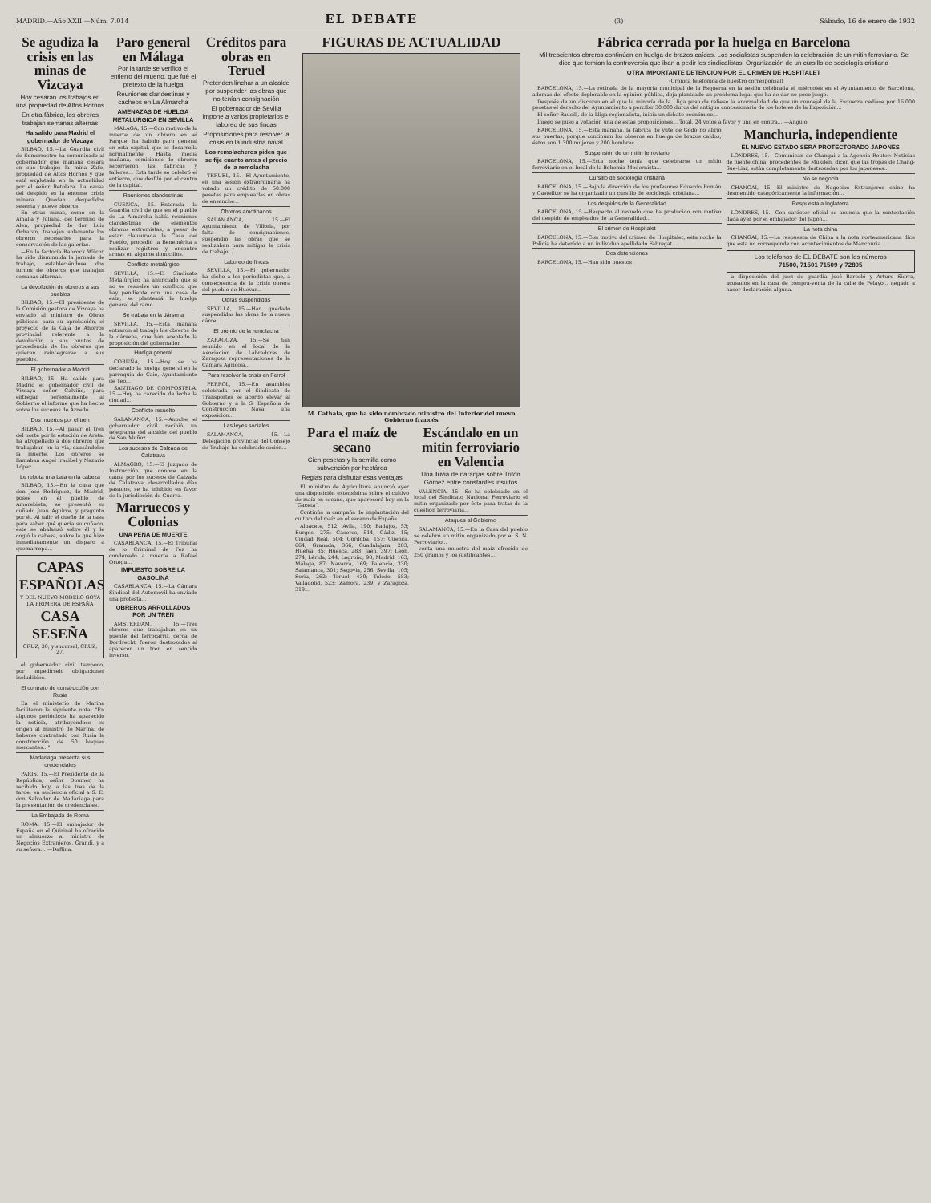MADRID.—Año XXII.—Núm. 7.014 EL DEBATE (3) Sábado, 16 de enero de 1932
Se agudiza la crisis en las minas de Vizcaya
Hoy cesarán los trabajos en una propiedad de Altos Hornos
En otra fábrica, los obreros trabajan semanas alternas
Ha salido para Madrid el gobernador de Vizcaya
BILBAO, 15.—La Guardia civil de Somorrostro ha comunicado al gobernador que mañana cesará en sus trabajos la mina Zafo, propiedad de Altos Hornos y que está explotada en la actualidad por el señor Retolaza. La causa del despido es la enorme crisis minera. Quedan despedidos sesenta y nueve obreros.
En otras minas, como en la Amalia y Juliana, del término de Alen, propiedad de don Luis Ocharan, trabajan solamente los obreros necesarios para la conservación de las galerías.
—En la factoría Babcock Wilcox ha sido disminuida la jornada de trabajo, estableciéndose dos turnos de obreros que trabajan semanas alternas.
La devolución de obreros a sus pueblos
BILBAO, 15.—El presidente de la Comisión gestora de Vizcaya ha enviado al ministro de Obras públicas, para su aprobación, el proyecto de la Caja de Ahorros provincial referente a la devolución a sus puntos de procedencia de los obreros que quieran reintegrarse a sus pueblos.
El gobernador a Madrid
BILBAO, 15.—Ha salido para Madrid el gobernador civil de Vizcaya señor Calviño, para entregar personalmente al Gobierno el informe que ha hecho sobre los sucesos de Arnedo.
Dos muertos por el tren
BILBAO, 15.—Al pasar el tren del norte por la estación de Areta, ha atropellado a dos obreros que trabajaban en la vía, causándoles la muerte. Los obreros se llamaban Angel Iracibel y Nazario López.
Le rebota una bala en la cabeza
BILBAO, 15.—En la casa que don José Rodríguez, de Madrid, posee en el pueblo de Amorebieta, se presentó su cuñado Juan Aguirre, y preguntó por él. Al salir el dueño de la casa para saber qué quería su cuñado, éste se abalanzó sobre él y le cogió la cabeza, sobre la que hizo inmediatamente un disparo a quemarropa...
CAPAS ESPAÑOLAS
Y DEL NUEVO MODELO GOYA LA PRIMERA DE ESPAÑA
CASA SESEÑA
CRUZ, 30, y sucursal, CRUZ, 27.
el gobernador civil tampoco, por impedírselo obligaciones ineludibles.
El contrato de construcción con Rusia
En el ministerio de Marina facilitaron la siguiente nota: "En algunos periódicos ha aparecido la noticia, atribuyéndose su origen al ministro de Marina, de haberse contratado con Rusia la construcción de 50 buques mercantes..."
Madariaga presenta sus credenciales
PARIS, 15.—El Presidente de la República, señor Doumer, ha recibido hoy, a las tres de la tarde, en audiencia oficial a S. E. don Salvador de Madariaga para la presentación de credenciales.
La Embajada de Roma
ROMA, 15.—El embajador de España en el Quirinal ha ofrecido un almuerzo al ministro de Negocios Extranjeros, Grandi, y a su señora... —Daffina.
Paro general en Málaga
Por la tarde se verificó el entierro del muerto, que fué el pretexto de la huelga
Reuniones clandestinas y cacheos en La Almarcha
AMENAZAS DE HUELGA METALURGICA EN SEVILLA
MALAGA, 15.—Con motivo de la muerte de un obrero en el Parque, ha habido paro general en esta capital, que se desarrolla normalmente. Hasta media mañana, comisiones de obreros recorrieron las fábricas y talleres... Esta tarde se celebró el entierro, que desfiló por el centro de la capital.
Reuniones clandestinas
CUENCA, 15.—Enterada la Guardia civil de que en el pueblo de La Almarcha había reuniones clandestinas de elementos obreros extremistas, a pesar de estar clausurada la Casa del Pueblo, procedió la Benemérita a realizar registros y encontró armas en algunos domicilios.
Conflicto metalúrgico
SEVILLA, 15.—El Sindicato Metalúrgico ha anunciado que si no se resuelve un conflicto que hay pendiente con una casa de esta, se planteará la huelga general del ramo.
Se trabaja en la dársena
SEVILLA, 15.—Esta mañana entraron al trabajo los obreros de la dársena, que han aceptado la proposición del gobernador.
Huelga general
CORUÑA, 15.—Hoy se ha declarado la huelga general en la parroquia de Caio, Ayuntamiento de Teo...
SANTIAGO DE COMPOSTELA, 15.—Hoy ha carecido de leche la ciudad...
Conflicto resuelto
SALAMANCA, 15.—Anoche el gobernador civil recibió un telegrama del alcalde del pueblo de San Muñoz...
Los sucesos de Calzada de Calatrava
ALMAGRO, 15.—El Juzgado de Instrucción que conoce en la causa por los sucesos de Calzada de Calatrava, desarrollados días pasados, se ha inhibido en favor de la jurisdicción de Guerra.
Marruecos y Colonias
UNA PENA DE MUERTE
CASABLANCA, 15.—El Tribunal de lo Criminal de Fez ha condenado a muerte a Rafael Ortega...
IMPUESTO SOBRE LA GASOLINA
CASABLANCA, 15.—La Cámara Sindical del Automóvil ha enviado una protesta...
OBREROS ARROLLADOS POR UN TREN
AMSTERDAM, 15.—Tres obreros que trabajaban en un puente del ferrocarril, cerca de Dordrecht, fueron destrozados al aparecer un tren en sentido inverso.
Créditos para obras en Teruel
Pretenden linchar a un alcalde por suspender las obras que no tenían consignación
El gobernador de Sevilla impone a varios propietarios el laboreo de sus fincas
Proposiciones para resolver la crisis en la industria naval
Los remolacheros piden que se fije cuanto antes el precio de la remolacha
TERUEL, 15.—El Ayuntamiento, en una sesión extraordinaria ha votado un crédito de 50.000 pesetas para emplearlas en obras de ensanche...
Obreros amotinados
SALAMANCA, 15.—El Ayuntamiento de Villoria, por falta de consignaciones, suspendió las obras que se realizaban para mitigar la crisis de trabajo...
Laboreo de fincas
SEVILLA, 15.—El gobernador ha dicho a los periodistas que, a consecuencia de la crisis obrera del pueblo de Huevar...
Obras suspendidas
SEVILLA, 15.—Han quedado suspendidas las obras de la nueva cárcel...
El premio de la remolacha
ZARAGOZA, 15.—Se han reunido en el local de la Asociación de Labradores de Zaragoza representaciones de la Cámara Agrícola...
Para resolver la crisis en Ferrol
FERROL, 15.—En asamblea celebrada por el Sindicato de Transportes se acordó elevar al Gobierno y a la S. Española de Construcción Naval una exposición...
Las leyes sociales
SALAMANCA, 15.—La Delegación provincial del Consejo de Trabajo ha celebrado sesión...
FIGURAS DE ACTUALIDAD
M. Cathala, que ha sido nombrado ministro del Interior del nuevo Gobierno francés
Para el maíz de secano
Cien pesetas y la semilla como subvención por hectárea
Reglas para disfrutar esas ventajas
El ministro de Agricultura anunció ayer una disposición extensísima sobre el cultivo de maíz en secano, que aparecerá hoy en la "Gaceta".
Continúa la campaña de implantación del cultivo del maíz en el secano de España...
Albacete, 512; Avila, 190; Badajoz, 53; Burgos, 275; Cáceres, 514; Cádiz, 15; Ciudad Real, 504; Córdoba, 157; Cuenca, 664; Granada, 366; Guadalajara, 283; Huelva, 35; Huesca, 283; Jaén, 397; León, 274; Lérida, 244; Logroño, 98; Madrid, 163; Málaga, 87; Navarra, 169; Palencia, 330; Salamanca, 301; Segovia, 256; Sevilla, 105; Soria, 262; Teruel, 430; Toledo, 583; Valladolid, 523; Zamora, 239, y Zaragoza, 319...
Escándalo en un mitin ferroviario en Valencia
Una lluvia de naranjas sobre Trifón Gómez entre constantes insultos
VALENCIA, 15.—Se ha celebrado en el local del Sindicato Nacional Ferroviario el mitin organizado por éste para tratar de la cuestión ferroviaria...
Ataques al Gobierno
SALAMANCA, 15.—En la Casa del pueblo se celebró un mitin organizado por el S. N. Ferroviario...
venta una muestra del maíz ofrecido de 250 gramos y los justificantes...
Fábrica cerrada por la huelga en Barcelona
Mil trescientos obreros continúan en huelga de brazos caídos. Los socialistas suspenden la celebración de un mitin ferroviario. Se dice que temían la controversia que iban a pedir los sindicalistas. Organización de un cursillo de sociología cristiana
OTRA IMPORTANTE DETENCION POR EL CRIMEN DE HOSPITALET
(Crónica telefónica de nuestro corresponsal)
BARCELONA, 15.—La retirada de la mayoría municipal de la Esquerra en la sesión celebrada el miércoles en el Ayuntamiento de Barcelona, además del efecto deplorable en la opinión pública, deja planteado un problema legal que ha de dar no poco juego.
Después de un discurso en el que la minoría de la Lliga puso de relieve la anormalidad de que un concejal de la Esquerra cediese por 16.000 pesetas el derecho del Ayuntamiento a percibir 30.000 duros del antiguo concesionario de los hoteles de la Exposición...
El señor Bausili, de la Lliga regionalista, inicia un debate económico...
Luego se puso a votación una de estas proposiciones... Total, 24 votos a favor y uno en contra... —Angulo.
BARCELONA, 15.—Esta mañana, la fábrica de yute de Godó no abrió sus puertas, porque continúan los obreros en huelga de brazos caídos; éstos son 1.300 mujeres y 200 hombres...
Suspensión de un mitin ferroviario
BARCELONA, 15.—Esta noche tenía que celebrarse un mitin ferroviario en el local de la Bohemia Modernista...
Cursillo de sociología cristiana
BARCELONA, 15.—Bajo la dirección de los profesores Eduardo Román y Castelltor se ha organizado un cursillo de sociología cristiana...
Los despidos de la Generalidad
BARCELONA, 15.—Respecto al revuelo que ha producido con motivo del despido de empleados de la Generalidad...
El crimen de Hospitalet
BARCELONA, 15.—Con motivo del crimen de Hospitalet, esta noche la Policía ha detenido a un individuo apellidado Fabregat...
Dos detenciones
BARCELONA, 15.—Han sido puestos
Manchuria, independiente
EL NUEVO ESTADO SERA PROTECTORADO JAPONES
LONDRES, 15.—Comunican de Changai a la Agencia Reuter: Noticias de fuente china, procedentes de Mukden, dicen que las tropas de Chang-Sue-Liar, están completamente destrozadas por los japoneses...
No se negocia
CHANGAI, 15.—El ministro de Negocios Extranjeros chino ha desmentido categóricamente la información...
Respuesta a Inglaterra
LONDRES, 15.—Con carácter oficial se anuncia que la contestación dada ayer por el embajador del Japón...
La nota china
CHANGAI, 15.—La respuesta de China a la nota norteamericana dice que ésta no corresponde con acontecimientos de Manchuria...
Los teléfonos de EL DEBATE son los números
71500, 71501 71509 y 72805
a disposición del juez de guardia José Barceló y Arturo Sierra, acusados en la casa de compra-venta de la calle de Pelayo... negado a hacer declaración alguna.